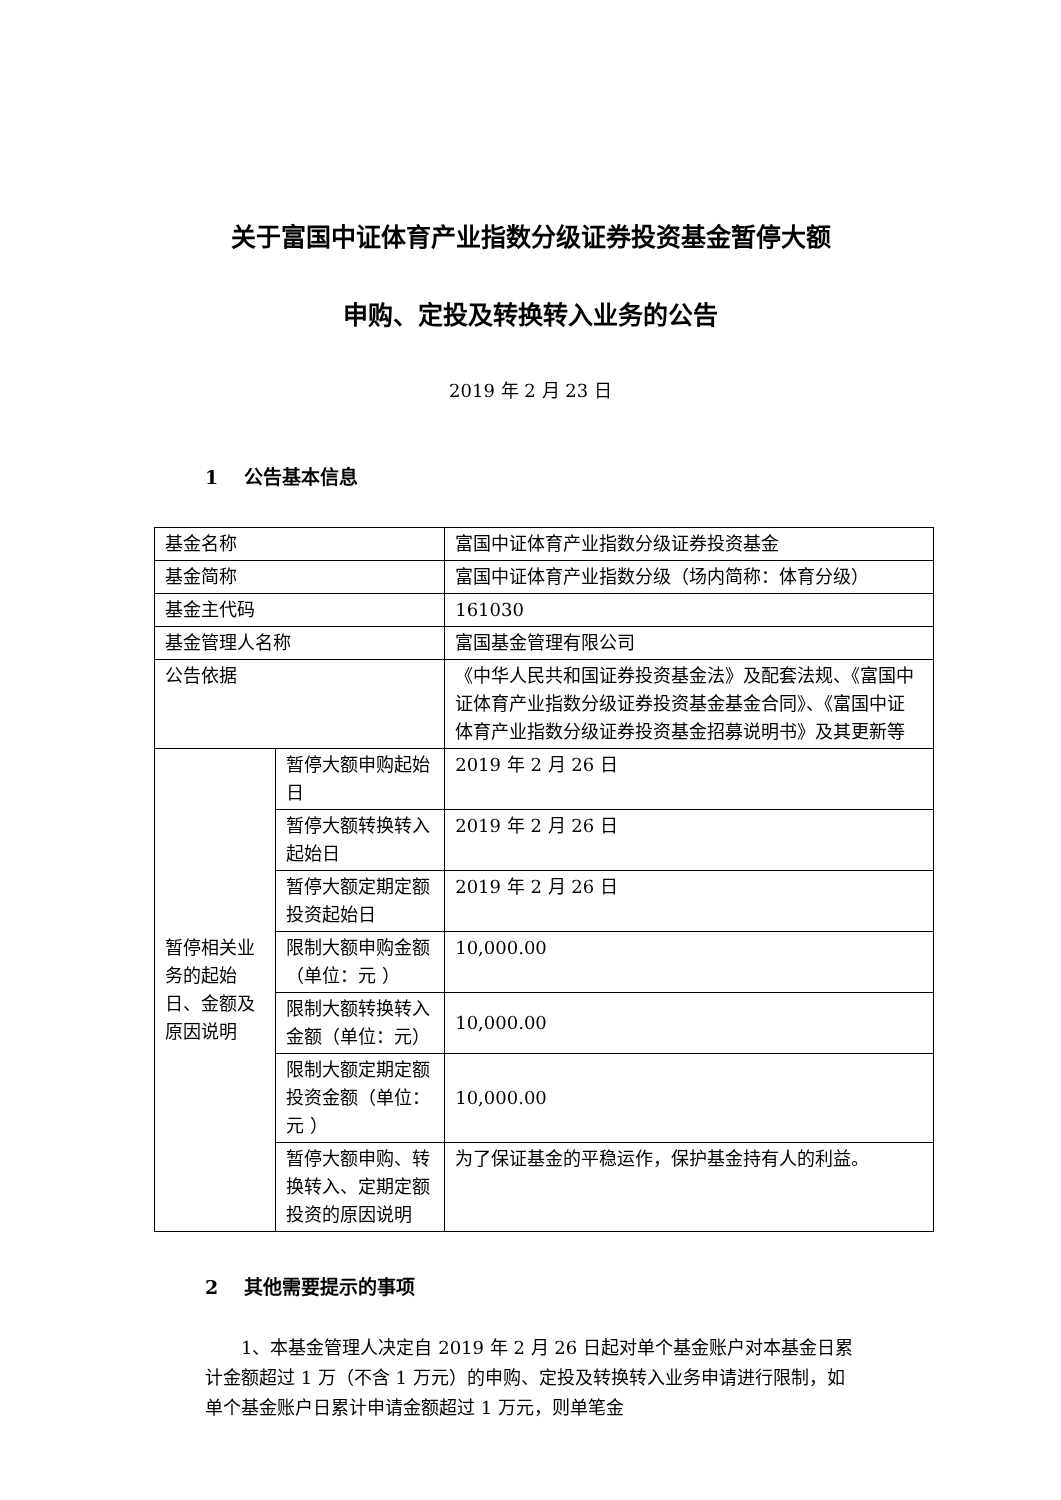关于富国中证体育产业指数分级证券投资基金暂停大额
申购、定投及转换转入业务的公告
2019 年 2 月 23 日
1　 公告基本信息
| 基金名称 | | 富国中证体育产业指数分级证券投资基金 |
| 基金简称 | | 富国中证体育产业指数分级（场内简称：体育分级） |
| 基金主代码 | | 161030 |
| 基金管理人名称 | | 富国基金管理有限公司 |
| 公告依据 | | 《中华人民共和国证券投资基金法》及配套法规、《富国中证体育产业指数分级证券投资基金基金合同》、《富国中证体育产业指数分级证券投资基金招募说明书》及其更新等 |
| 暂停相关业务的起始日、金额及原因说明 | 暂停大额申购起始日 | 2019 年 2 月 26 日 |
| | 暂停大额转换转入起始日 | 2019 年 2 月 26 日 |
| | 暂停大额定期定额投资起始日 | 2019 年 2 月 26 日 |
| | 限制大额申购金额（单位：元 ） | 10,000.00 |
| | 限制大额转换转入金额（单位：元） | 10,000.00 |
| | 限制大额定期定额投资金额（单位：元 ） | 10,000.00 |
| | 暂停大额申购、转换转入、定期定额投资的原因说明 | 为了保证基金的平稳运作，保护基金持有人的利益。 |
2　 其他需要提示的事项
1、本基金管理人决定自 2019 年 2 月 26 日起对单个基金账户对本基金日累计金额超过 1 万（不含 1 万元）的申购、定投及转换转入业务申请进行限制，如单个基金账户日累计申请金额超过 1 万元，则单笔金